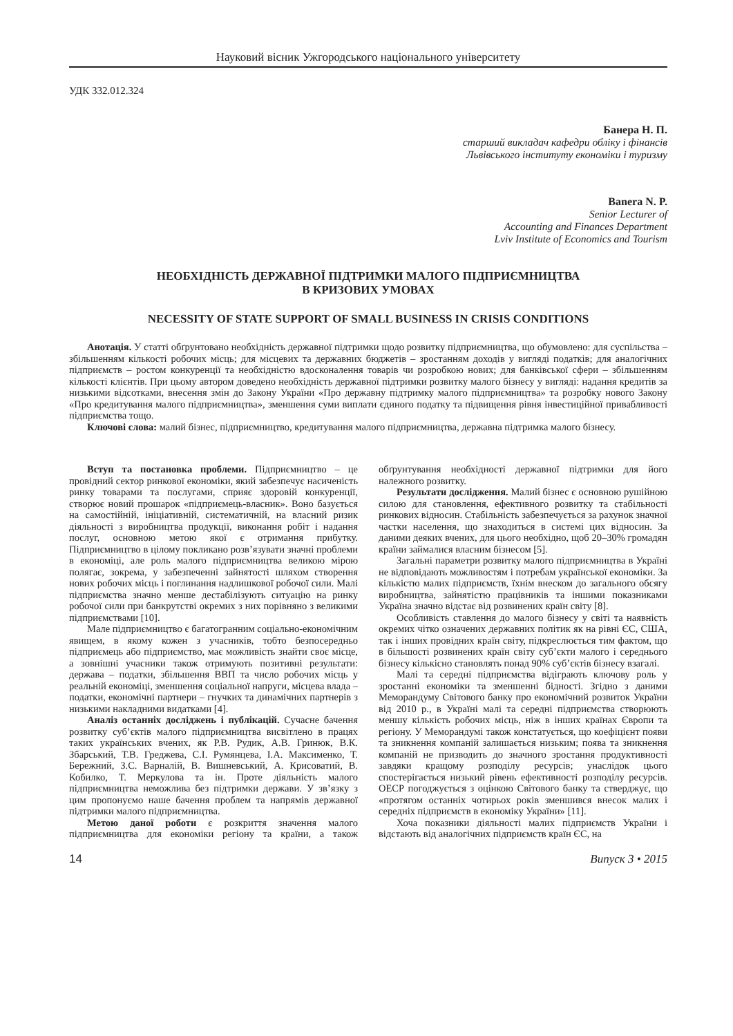Науковий вісник Ужгородського національного університету
УДК 332.012.324
Банера Н. П.
старший викладач кафедри обліку і фінансів
Львівського інституту економіки і туризму
Banera N. P.
Senior Lecturer of
Accounting and Finances Department
Lviv Institute of Economics and Tourism
НЕОБХІДНІСТЬ ДЕРЖАВНОЇ ПІДТРИМКИ МАЛОГО ПІДПРИЄМНИЦТВА
В КРИЗОВИХ УМОВАХ
NECESSITY OF STATE SUPPORT OF SMALL BUSINESS IN CRISIS CONDITIONS
Анотація. У статті обґрунтовано необхідність державної підтримки щодо розвитку підприємництва, що обумовлено: для суспільства – збільшенням кількості робочих місць; для місцевих та державних бюджетів – зростанням доходів у вигляді податків; для аналогічних підприємств – ростом конкуренції та необхідністю вдосконалення товарів чи розробкою нових; для банківської сфери – збільшенням кількості клієнтів. При цьому автором доведено необхідність державної підтримки розвитку малого бізнесу у вигляді: надання кредитів за низькими відсотками, внесення змін до Закону України «Про державну підтримку малого підприємництва» та розробку нового Закону «Про кредитування малого підприємництва», зменшення суми виплати єдиного податку та підвищення рівня інвестиційної привабливості підприємства тощо.
Ключові слова: малий бізнес, підприємництво, кредитування малого підприємництва, державна підтримка малого бізнесу.
Вступ та постановка проблеми. Підприємництво – це провідний сектор ринкової економіки, який забезпечує насиченість ринку товарами та послугами, сприяє здоровій конкуренції, створює новий прошарок «підприємець-власник». Воно базується на самостійній, ініціативній, систематичній, на власний ризик діяльності з виробництва продукції, виконання робіт і надання послуг, основною метою якої є отримання прибутку. Підприємництво в цілому покликано розв’язувати значні проблеми в економіці, але роль малого підприємництва великою мірою полягає, зокрема, у забезпеченні зайнятості шляхом створення нових робочих місць і поглинання надлишкової робочої сили. Малі підприємства значно менше дестабілізують ситуацію на ринку робочої сили при банкрутстві окремих з них порівняно з великими підприємствами [10].
Мале підприємництво є багатогранним соціально-економічним явищем, в якому кожен з учасників, тобто безпосередньо підприємець або підприємство, має можливість знайти своє місце, а зовнішні учасники також отримують позитивні результати: держава – податки, збільшення ВВП та число робочих місць у реальній економіці, зменшення соціальної напруги, місцева влада – податки, економічні партнери – гнучких та динамічних партнерів з низькими накладними видатками [4].
Аналіз останніх досліджень і публікацій. Сучасне бачення розвитку суб’єктів малого підприємництва висвітлено в працях таких українських вчених, як Р.В. Рудик, А.В. Гринюк, В.К. Збарський, Т.В. Греджева, С.І. Румянцева, І.А. Максименко, Т. Бережний, З.С. Варналій, В. Вишневський, А. Крисоватий, В. Кобилко, Т. Меркулова та ін. Проте діяльність малого підприємництва неможлива без підтримки держави. У зв’язку з цим пропонуємо наше бачення проблем та напрямів державної підтримки малого підприємництва.
Метою даної роботи є розкриття значення малого підприємництва для економіки регіону та країни, а також обґрунтування необхідності державної підтримки для його належного розвитку.
Результати дослідження. Малий бізнес є основною рушійною силою для становлення, ефективного розвитку та стабільності ринкових відносин. Стабільність забезпечується за рахунок значної частки населення, що знаходиться в системі цих відносин. За даними деяких вчених, для цього необхідно, щоб 20–30% громадян країни займалися власним бізнесом [5].
Загальні параметри розвитку малого підприємництва в Україні не відповідають можливостям і потребам української економіки. За кількістю малих підприємств, їхнім внеском до загального обсягу виробництва, зайнятістю працівників та іншими показниками Україна значно відстає від розвинених країн світу [8].
Особливість ставлення до малого бізнесу у світі та наявність окремих чітко означених державних політик як на рівні ЄС, США, так і інших провідних країн світу, підкреслюється тим фактом, що в більшості розвинених країн світу суб’єкти малого і середнього бізнесу кількісно становлять понад 90% суб’єктів бізнесу взагалі.
Малі та середні підприємства відіграють ключову роль у зростанні економіки та зменшенні бідності. Згідно з даними Меморандуму Світового банку про економічний розвиток України від 2010 р., в Україні малі та середні підприємства створюють меншу кількість робочих місць, ніж в інших країнах Європи та регіону. У Меморандумі також констатується, що коефіцієнт появи та зникнення компаній залишається низьким; поява та зникнення компаній не призводить до значного зростання продуктивності завдяки кращому розподілу ресурсів; унаслідок цього спостерігається низький рівень ефективності розподілу ресурсів. ОЕСР погоджується з оцінкою Світового банку та стверджує, що «протягом останніх чотирьох років зменшився внесок малих і середніх підприємств в економіку України» [11].
Хоча показники діяльності малих підприємств України і відстають від аналогічних підприємств країн ЄС, на
14 Випуск 3 • 2015